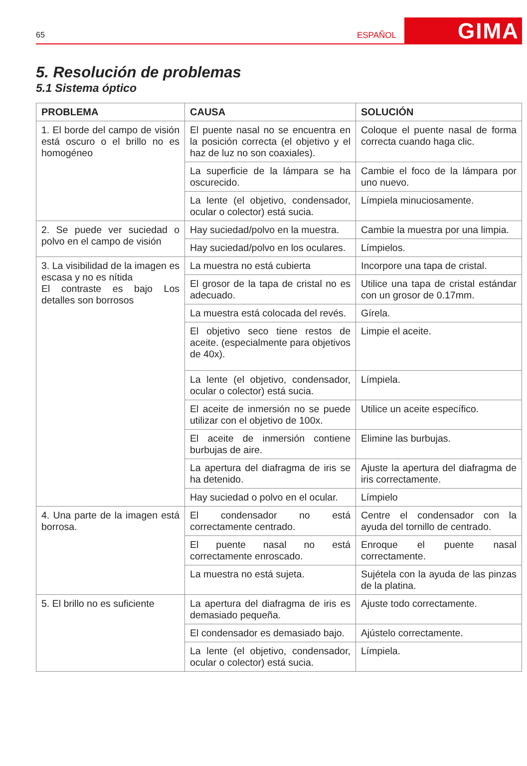65 ESPAÑOL GIMA
5. Resolución de problemas
5.1 Sistema óptico
| PROBLEMA | CAUSA | SOLUCIÓN |
| --- | --- | --- |
| 1. El borde del campo de visión está oscuro o el brillo no es homogéneo | El puente nasal no se encuentra en la posición correcta (el objetivo y el haz de luz no son coaxiales). | Coloque el puente nasal de forma correcta cuando haga clic. |
| | La superficie de la lámpara se ha oscurecido. | Cambie el foco de la lámpara por uno nuevo. |
| | La lente (el objetivo, condensador, ocular o colector) está sucia. | Límpiela minuciosamente. |
| 2. Se puede ver suciedad o polvo en el campo de visión | Hay suciedad/polvo en la muestra. | Cambie la muestra por una limpia. |
| | Hay suciedad/polvo en los oculares. | Límpielos. |
| 3. La visibilidad de la imagen es escasa y no es nítida El contraste es bajo Los detalles son borrosos | La muestra no está cubierta | Incorpore una tapa de cristal. |
| | El grosor de la tapa de cristal no es adecuado. | Utilice una tapa de cristal estándar con un grosor de 0.17mm. |
| | La muestra está colocada del revés. | Gírela. |
| | El objetivo seco tiene restos de aceite. (especialmente para objetivos de 40x). | Limpie el aceite. |
| | La lente (el objetivo, condensador, ocular o colector) está sucia. | Límpiela. |
| | El aceite de inmersión no se puede utilizar con el objetivo de 100x. | Utilice un aceite específico. |
| | El aceite de inmersión contiene burbujas de aire. | Elimine las burbujas. |
| | La apertura del diafragma de iris se ha detenido. | Ajuste la apertura del diafragma de iris correctamente. |
| | Hay suciedad o polvo en el ocular. | Límpielo |
| 4. Una parte de la imagen está borrosa. | El condensador no está correctamente centrado. | Centre el condensador con la ayuda del tornillo de centrado. |
| | El puente nasal no está correctamente enroscado. | Enroque el puente nasal correctamente. |
| | La muestra no está sujeta. | Sujétela con la ayuda de las pinzas de la platina. |
| 5. El brillo no es suficiente | La apertura del diafragma de iris es demasiado pequeña. | Ajuste todo correctamente. |
| | El condensador es demasiado bajo. | Ajústelo correctamente. |
| | La lente (el objetivo, condensador, ocular o colector) está sucia. | Límpiela. |